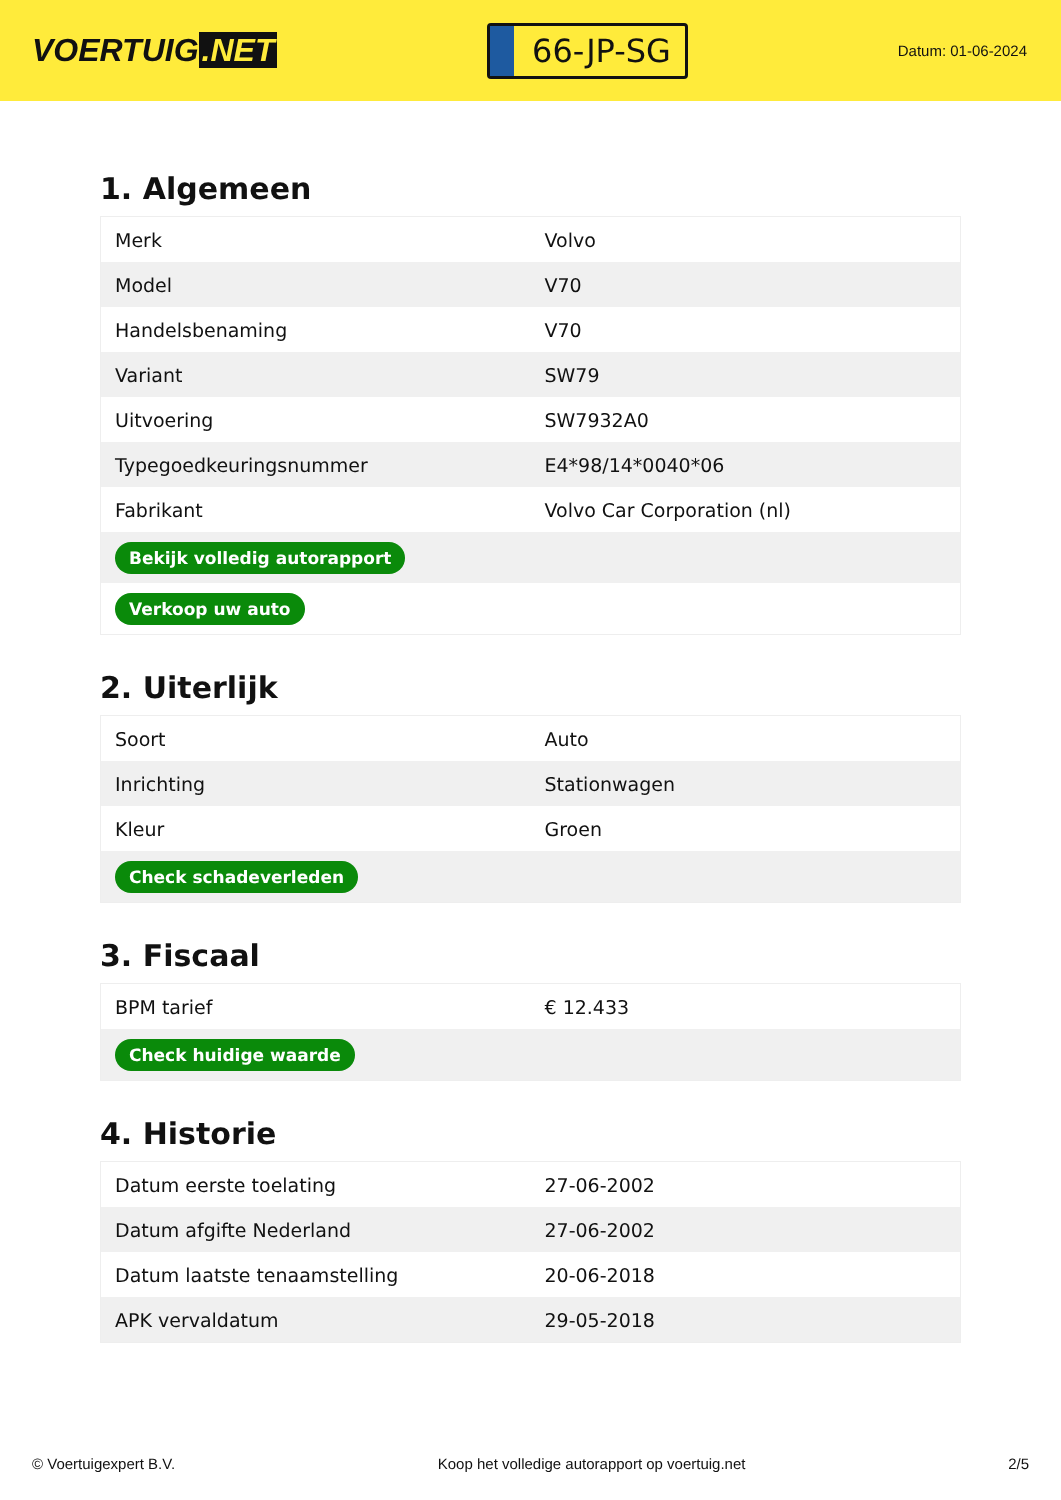VOERTUIG.NET
66-JP-SG
Datum: 01-06-2024
1. Algemeen
| Merk | Volvo |
| Model | V70 |
| Handelsbenaming | V70 |
| Variant | SW79 |
| Uitvoering | SW7932A0 |
| Typegoedkeuringsnummer | E4*98/14*0040*06 |
| Fabrikant | Volvo Car Corporation (nl) |
| Bekijk volledig autorapport | |
| Verkoop uw auto | |
2. Uiterlijk
| Soort | Auto |
| Inrichting | Stationwagen |
| Kleur | Groen |
| Check schadeverleden | |
3. Fiscaal
| BPM tarief | € 12.433 |
| Check huidige waarde | |
4. Historie
| Datum eerste toelating | 27-06-2002 |
| Datum afgifte Nederland | 27-06-2002 |
| Datum laatste tenaamstelling | 20-06-2018 |
| APK vervaldatum | 29-05-2018 |
© Voertuigexpert B.V. Koop het volledige autorapport op voertuig.net 2/5